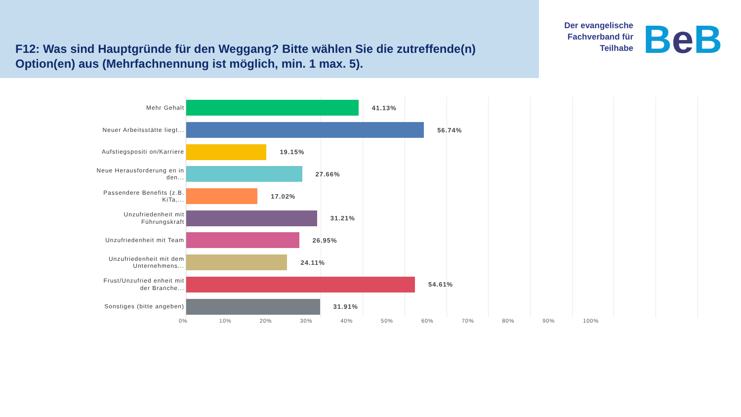F12: Was sind Hauptgründe für den Weggang? Bitte wählen Sie die zutreffende(n) Option(en) aus (Mehrfachnennung ist möglich, min. 1 max. 5).
Der evangelische Fachverband für Teilhabe
Be B
Mehr Gehalt
41.13%
Neuer Arbeitsstätte liegt...
56.74%
Aufstiegspositi on/Karriere
19.15%
Neue Herausforderung en in den...
27.66%
Passendere Benefits (z.B. KiTa,...
17.02%
Unzufriedenheit mit Führungskraft
31.21%
Unzufriedenheit mit Team
26.95%
Unzufriedenheit mit dem Unternehmens...
24.11%
Frust/Unzufried enheit mit der Branche...
54.61%
Sonstiges (bitte angeben)
31.91%
0% 10% 20% 30% 40% 50% 60% 70% 80% 90% 100%